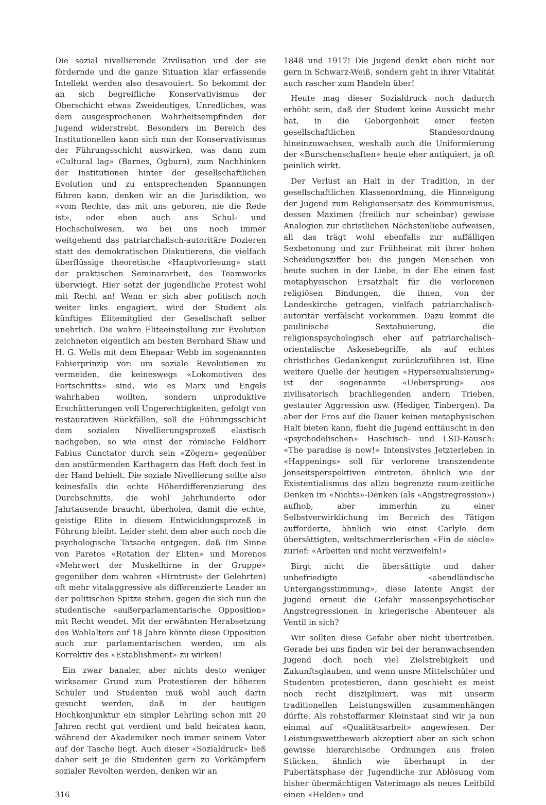Die sozial nivellierende Zivilisation und der sie fördernde und die ganze Situation klar erfassende Intellekt werden also desavouiert. So bekommt der an sich begreifliche Konservativismus der Oberschicht etwas Zweideutiges, Unredliches, was dem ausgesprochenen Wahrheitsempfinden der Jugend widerstrebt. Besonders im Bereich des Institutionellen kann sich nun der Konservativismus der Führungsschicht auswirken, was dann zum «Cultural lag» (Barnes, Ogburn), zum Nachhinken der Institutionen hinter der gesellschaftlichen Evolution und zu entsprechenden Spannungen führen kann, denken wir an die Jurisdiktion, wo «vom Rechte, das mit uns geboren, nie die Rede ist», oder eben auch ans Schul- und Hochschulwesen, wo bei uns noch immer weitgehend das patriarchalisch-autoritäre Dozieren statt des demokratischen Diskutierens, die vielfach überflüssige theoretische «Hauptvorlesung» statt der praktischen Seminararbeit, des Teamworks überwiegt. Hier setzt der jugendliche Protest wohl mit Recht an! Wenn er sich aber politisch noch weiter links engagiert, wird der Student als künftiges Elitemitglied der Gesellschaft selber unehrlich. Die wahre Eliteeinstellung zur Evolution zeichneten eigentlich am besten Bernhard Shaw und H. G. Wells mit dem Ehepaar Webb im sogenannten Fabierprinzip vor: um soziale Revolutionen zu vermeiden, die keineswegs «Lokomotiven des Fortschritts» sind, wie es Marx und Engels wahrhaben wollten, sondern unproduktive Erschütterungen voll Ungerechtigkeiten, gefolgt von restaurativen Rückfällen, soll die Führungsschicht dem sozialen Nivellierungsprozeß elastisch nachgeben, so wie einst der römische Feldherr Fabius Cunctator durch sein «Zögern» gegenüber den anstürmenden Karthagern das Heft doch fest in der Hand behielt. Die soziale Nivellierung sollte also keinesfalls die echte Höherdifferenzierung des Durchschnitts, die wohl Jahrhunderte oder Jahrtausende braucht, überholen, damit die echte, geistige Elite in diesem Entwicklungsprozeß in Führung bleibt. Leider steht dem aber auch noch die psychologische Tatsache entgegen, daß (im Sinne von Paretos «Rotation der Eliten» und Morenos «Mehrwert der Muskelhirne in der Gruppe» gegenüber dem wahren «Hirntrust» der Gelehrten) oft mehr vitalaggressive als differenzierte Leader an der politischen Spitze stehen, gegen die sich nun die studentische «außerparlamentarische Opposition» mit Recht wendet. Mit der erwähnten Herabsetzung des Wahlalters auf 18 Jahre könnte diese Opposition auch zur parlamentarischen werden, um als Korrektiv des «Establishment» zu wirken!
Ein zwar banaler, aber nichts desto weniger wirksamer Grund zum Protestieren der höheren Schüler und Studenten muß wohl auch darin gesucht werden, daß in der heutigen Hochkonjunktur ein simpler Lehrling schon mit 20 Jahren recht gut verdient und bald heiraten kann, während der Akademiker noch immer seinem Vater auf der Tasche liegt. Auch dieser «Sozialdruck» ließ daher seit je die Studenten gern zu Vorkämpfern sozialer Revolten werden, denken wir an
316
1848 und 1917! Die Jugend denkt eben nicht nur gern in Schwarz-Weiß, sondern geht in ihrer Vitalität auch rascher zum Handeln über!
Heute mag dieser Sozialdruck noch dadurch erhöht sein, daß der Student keine Aussicht mehr hat, in die Geborgenheit einer festen gesellschaftlichen Standesordnung hineinzuwachsen, weshalb auch die Uniformierung der «Burschenschaften» heute eher antiquiert, ja oft peinlich wirkt.
Der Verlust an Halt in der Tradition, in der gesellschaftlichen Klassenordnung, die Hinneigung der Jugend zum Religionsersatz des Kommunismus, dessen Maximen (freilich nur scheinbar) gewisse Analogien zur christlichen Nächstenliebe aufweisen, all das trägt wohl ebenfalls zur auffälligen Sexbetonung und zur Frühheirat mit ihrer hohen Scheidungsziffer bei: die jungen Menschen von heute suchen in der Liebe, in der Ehe einen fast metaphysischen Ersatzhalt für die verlorenen religiösen Bindungen, die ihnen, von der Landeskirche getragen, vielfach patriarchalisch-autoritär verfälscht vorkommen. Dazu kommt die paulinische Sextabuierung, die religionspsychologisch eher auf patriarchalisch-orientalische Askesebegriffe, als auf echtes christliches Gedankengut zurückzuführen ist. Eine weitere Quelle der heutigen «Hypersexualisierung» ist der sogenannte «Uebersprung» aus zivilisatorisch brachliegenden andern Trieben, gestauter Aggression usw. (Hediger, Tinbergen). Da aber der Eros auf die Dauer keinen metaphysischen Halt bieten kann, flieht die Jugend enttäuscht in den «psychodelischen» Haschisch- und LSD-Rausch: «The paradise is now!» Intensivstes Jetzterleben in «Happenings» soll für verlorene transzendente Jenseitsperspektiven eintreten, ähnlich wie der Existentialismus das allzu begrenzte raum-zeitliche Denken im «Nichts»-Denken (als «Angstregression») aufhob, aber immerhin zu einer Selbstverwirklichung im Bereich des Tätigen aufforderte, ähnlich wie einst Carlyle dem übersättigten, weltschmerzlerischen «Fin de siècle» zurief: «Arbeiten und nicht verzweifeln!»
Birgt nicht die übersättigte und daher unbefriedigte «abendländische Untergangsstimmung», diese latente Angst der Jugend erneut die Gefahr massenpsychotischer Angstregressionen in kriegerische Abenteuer als Ventil in sich?
Wir sollten diese Gefahr aber nicht übertreiben. Gerade bei uns finden wir bei der heranwachsenden Jugend doch noch viel Zielstrebigkeit und Zukunftsglauben, und wenn unsre Mittelschüler und Studenten protestieren, dann geschieht es meist noch recht diszipliniert, was mit unserm traditionellen Leistungswillen zusammenhängen dürfte. Als rohstoffarmer Kleinstaat sind wir ja nun einmal auf «Qualitätsarbeit» angewiesen. Der Leistungswettbewerb akzeptiert aber an sich schon gewisse hierarchische Ordnungen aus freien Stücken, ähnlich wie überhaupt in der Pubertätsphase der Jugendliche zur Ablösung vom bisher übermächtigen Vaterimago als neues Leitbild einen «Helden» und